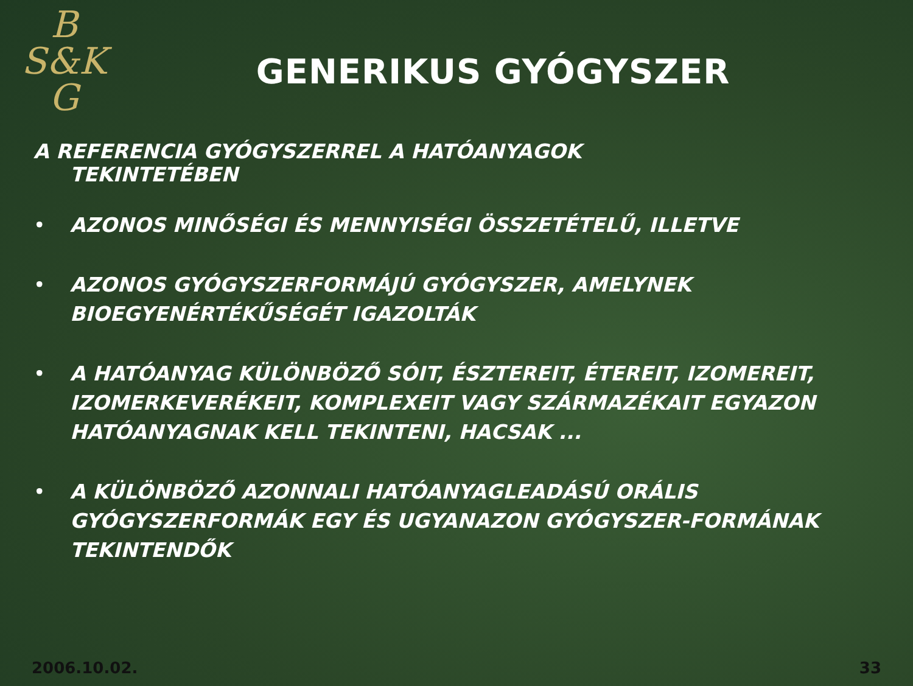B
S&K
G
GENERIKUS GYÓGYSZER
A REFERENCIA GYÓGYSZERREL A HATÓANYAGOK
TEKINTETÉBEN
• AZONOS MINŐSÉGI ÉS MENNYISÉGI ÖSSZETÉTELŰ, ILLETVE
• AZONOS GYÓGYSZERFORMÁJÚ GYÓGYSZER, AMELYNEK BIOEGYENÉRTÉKŰSÉGÉT IGAZOLTÁK
• A HATÓANYAG KÜLÖNBÖZŐ SÓIT, ÉSZTEREIT, ÉTEREIT, IZOMEREIT, IZOMERKEVERÉKEIT, KOMPLEXEIT VAGY SZÁRMAZÉKAIT EGYAZON HATÓANYAGNAK KELL TEKINTENI, HACSAK ...
• A KÜLÖNBÖZŐ AZONNALI HATÓANYAGLEADÁSÚ ORÁLIS GYÓGYSZERFORMÁK EGY ÉS UGYANAZON GYÓGYSZER-FORMÁNAK TEKINTENDŐK
2006.10.02. 33